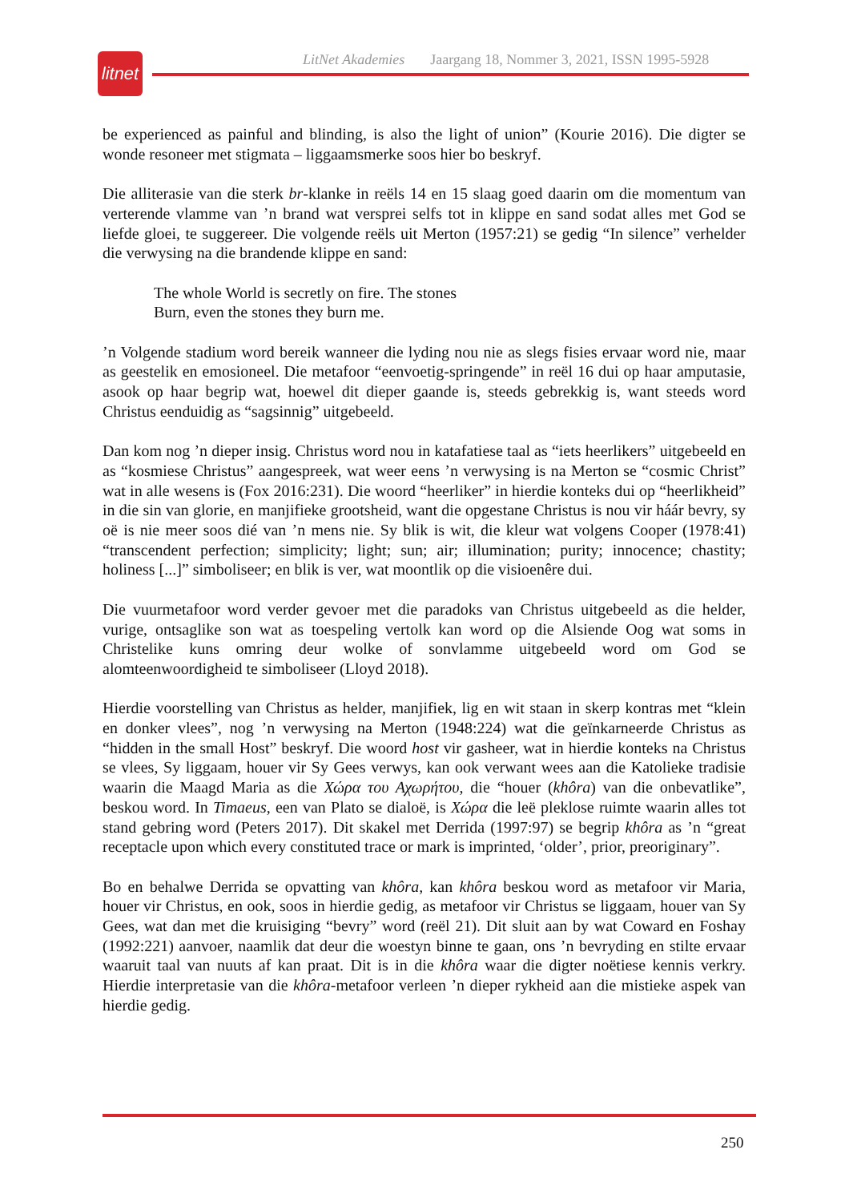LitNet Akademies Jaargang 18, Nommer 3, 2021, ISSN 1995-5928
litnet
be experienced as painful and blinding, is also the light of union” (Kourie 2016). Die digter se wonde resoneer met stigmata – liggaamsmerke soos hier bo beskryf.
Die alliterasie van die sterk br-klanke in reëls 14 en 15 slaag goed daarin om die momentum van verterende vlamme van ’n brand wat versprei selfs tot in klippe en sand sodat alles met God se liefde gloei, te suggereer. Die volgende reëls uit Merton (1957:21) se gedig “In silence” verhelder die verwysing na die brandende klippe en sand:
The whole World is secretly on fire. The stones
Burn, even the stones they burn me.
’n Volgende stadium word bereik wanneer die lyding nou nie as slegs fisies ervaar word nie, maar as geestelik en emosioneel. Die metafoor “eenvoetig-springende” in reël 16 dui op haar amputasie, asook op haar begrip wat, hoewel dit dieper gaande is, steeds gebrekkig is, want steeds word Christus eenduidig as “sagsinnig” uitgebeeld.
Dan kom nog ’n dieper insig. Christus word nou in katafatiese taal as “iets heerlikers” uitgebeeld en as “kosmiese Christus” aangespreek, wat weer eens ’n verwysing is na Merton se “cosmic Christ” wat in alle wesens is (Fox 2016:231). Die woord “heerliker” in hierdie konteks dui op “heerlikheid” in die sin van glorie, en manjifieke grootsheid, want die opgestane Christus is nou vir háár bevry, sy oë is nie meer soos dié van ’n mens nie. Sy blik is wit, die kleur wat volgens Cooper (1978:41) “transcendent perfection; simplicity; light; sun; air; illumination; purity; innocence; chastity; holiness [...]” simboliseer; en blik is ver, wat moontlik op die visioenêre dui.
Die vuurmetafoor word verder gevoer met die paradoks van Christus uitgebeeld as die helder, vurige, ontsaglike son wat as toespeling vertolk kan word op die Alsiende Oog wat soms in Christelike kuns omring deur wolke of sonvlamme uitgebeeld word om God se alomteenwoordigheid te simboliseer (Lloyd 2018).
Hierdie voorstelling van Christus as helder, manjifiek, lig en wit staan in skerp kontras met “klein en donker vlees”, nog ’n verwysing na Merton (1948:224) wat die geïnkarneerde Christus as “hidden in the small Host” beskryf. Die woord host vir gasheer, wat in hierdie konteks na Christus se vlees, Sy liggaam, houer vir Sy Gees verwys, kan ook verwant wees aan die Katolieke tradisie waarin die Maagd Maria as die Χώρα του Αχωρήτου, die “houer (khôra) van die onbevatlike”, beskou word. In Timaeus, een van Plato se dialoë, is Χώρα die leë pleklose ruimte waarin alles tot stand gebring word (Peters 2017). Dit skakel met Derrida (1997:97) se begrip khôra as ’n “great receptacle upon which every constituted trace or mark is imprinted, ‘older’, prior, preoriginary”.
Bo en behalwe Derrida se opvatting van khôra, kan khôra beskou word as metafoor vir Maria, houer vir Christus, en ook, soos in hierdie gedig, as metafoor vir Christus se liggaam, houer van Sy Gees, wat dan met die kruisiging “bevry” word (reël 21). Dit sluit aan by wat Coward en Foshay (1992:221) aanvoer, naamlik dat deur die woestyn binne te gaan, ons ’n bevryding en stilte ervaar waaruit taal van nuuts af kan praat. Dit is in die khôra waar die digter noëtiese kennis verkry. Hierdie interpretasie van die khôra-metafoor verleen ’n dieper rykheid aan die mistieke aspek van hierdie gedig.
250